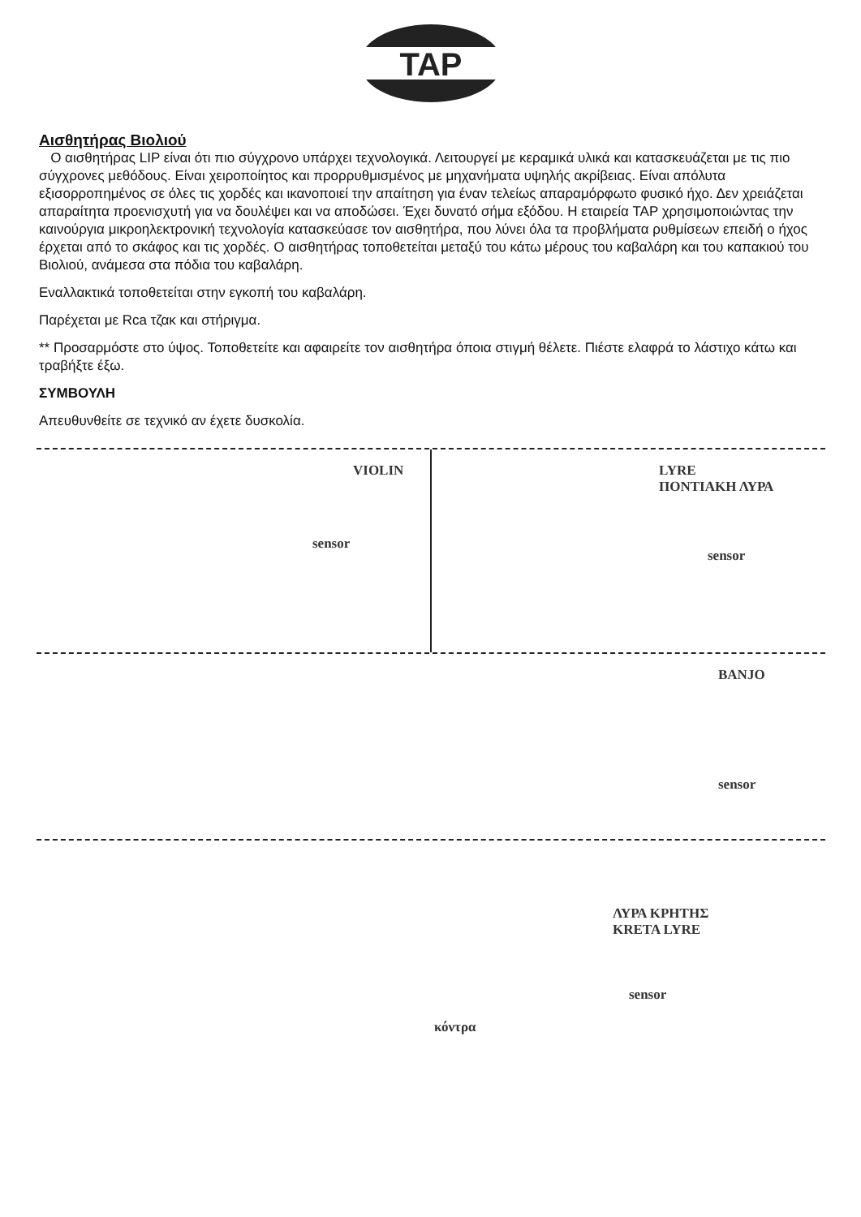TAP
Αισθητήρας Βιολιού
Ο αισθητήρας LIP είναι ότι πιο σύγχρονο υπάρχει τεχνολογικά. Λειτουργεί με κεραμικά υλικά και κατασκευάζεται με τις πιο σύγχρονες μεθόδους. Είναι χειροποίητος και προρρυθμισμένος με μηχανήματα υψηλής ακρίβειας. Είναι απόλυτα εξισορροπημένος σε όλες τις χορδές και ικανοποιεί την απαίτηση για έναν τελείως απαραμόρφωτο φυσικό ήχο. Δεν χρειάζεται απαραίτητα προενισχυτή για να δουλέψει και να αποδώσει. Έχει δυνατό σήμα εξόδου. Η εταιρεία TAP χρησιμοποιώντας την καινούργια μικροηλεκτρονική τεχνολογία κατασκεύασε τον αισθητήρα, που λύνει όλα τα προβλήματα ρυθμίσεων επειδή ο ήχος έρχεται από το σκάφος και τις χορδές. Ο αισθητήρας τοποθετείται μεταξύ του κάτω μέρους του καβαλάρη και του καπακιού του Βιολιού, ανάμεσα στα πόδια του καβαλάρη.
Εναλλακτικά τοποθετείται στην εγκοπή του καβαλάρη.
Παρέχεται με Rca τζακ και στήριγμα.
** Προσαρμόστε στο ύψος. Τοποθετείτε και αφαιρείτε τον αισθητήρα όποια στιγμή θέλετε. Πιέστε ελαφρά το λάστιχο κάτω και τραβήξτε έξω.
ΣΥΜΒΟΥΛΗ
Απευθυνθείτε σε τεχνικό αν έχετε δυσκολία.
VIOLIN
sensor
LYRE
ΠΟΝΤΙΑΚΗ ΛΥΡΑ
sensor
BANJO
sensor
ΛΥΡΑ ΚΡΗΤΗΣ
KRETA LYRE
sensor
κόντρα